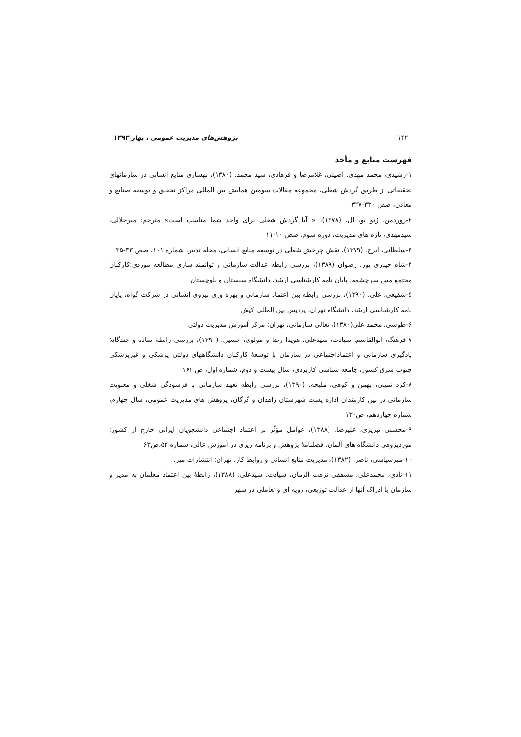۱۴۲ پژوهش‌های مدیریت عمومی ، بهار ۱۳۹۳
فهرست منابع و مأخذ
۱-رشیدی، محمد مهدی. اصیلی، غلامرضا و فرهادی، سید محمد. (۱۳۸۰)، بهسازی منابع انسانی در سازمانهای تحقیقاتی از طریق گردش شغلی، مجموعه مقالات سومین همایش بین المللی مراکز تحقیق و توسعه صنایع و معادن، صص ۳۳۰-۳۲۷
۲-زوردمن، ژنو یو، ال. (۱۳۷۸)، « آیا گردش شغلی برای واحد شما مناسب است» مترجم: میرجلالی، سیدمهدی، تازه های مدیریت، دوره سوم، صص ۱۰-۱۱
۳-سلطانی، ایرج. (۱۳۷۹)، نقش چرخش شغلی در توسعه منابع انسانی، مجله تدبیر، شماره ۱۰۱، صص ۳۳-۳۵
۴-شاه حیدری پور، رضوان (۱۳۸۹)، بررسی رابطه عدالت سازمانی و توانمند سازی مطالعه موردی:کارکنان مجتمع مس سرچشمه، پایان نامه کارشناسی ارشد، دانشگاه سیستان و بلوچستان
۵-شفیعی، علی. (۱۳۹۰)، بررسی رابطه بین اعتماد سازمانی و بهره وری نیروی انسانی در شرکت گواه، پایان نامه کارشناسی ارشد، دانشگاه تهران، پردیس بین المللی کیش
۶-طوسی، محمد علی(۱۳۸۰)، تعالی سازمانی، تهران: مرکز آموزش مدیریت دولتی
۷-فرهنگ، ابوالقاسم. سیادت، سیدعلی. هویدا رضا و مولوی، حسین. (۱۳۹۰)، بررسی رابطهٔ ساده و چندگانهٔ یادگیری سازمانی و اعتماداجتماعی در سازمان با توسعهٔ کارکنان دانشگاههای دولتی پزشکی و غیرپزشکی جنوب شرق کشور، جامعه شناسی کاربردی، سال بیست و دوم، شماره اول، ص ۱۶۲
۸-کرد تمینی، بهمن و کوهی، ملیحه. (۱۳۹۰)، بررسی رابطه تعهد سازمانی با فرسودگی شغلی و معنویت سازمانی در بین کارمندان اداره پست شهرستان زاهدان و گرگان، پژوهش های مدیریت عمومی، سال چهارم، شماره چهاردهم، ص۱۳۰
۹-محسنی تبریزی، علیرضا. (۱۳۸۸)، عوامل مؤثّر بر اعتماد اجتماعی دانشجویان ایرانی خارج از کشور: موردپژوهی دانشگاه های آلمان، فصلنامهٔ پژوهش و برنامه ریزی در آموزش عالی، شماره ۵۲،ص۶۳
۱۰-میرسپاسی، ناصر. (۱۳۸۲)، مدیریت منابع انسانی و روابط کار، تهران: انتشارات میر.
۱۱-نادی، محمدعلی. مشفقی نزهت الزمان، سیادت، سیدعلی. (۱۳۸۸)، رابطهٔ بین اعتماد معلمان به مدیر و سازمان با ادراک آنها از عدالت توزیعی، رویه ای و تعاملی در شهر